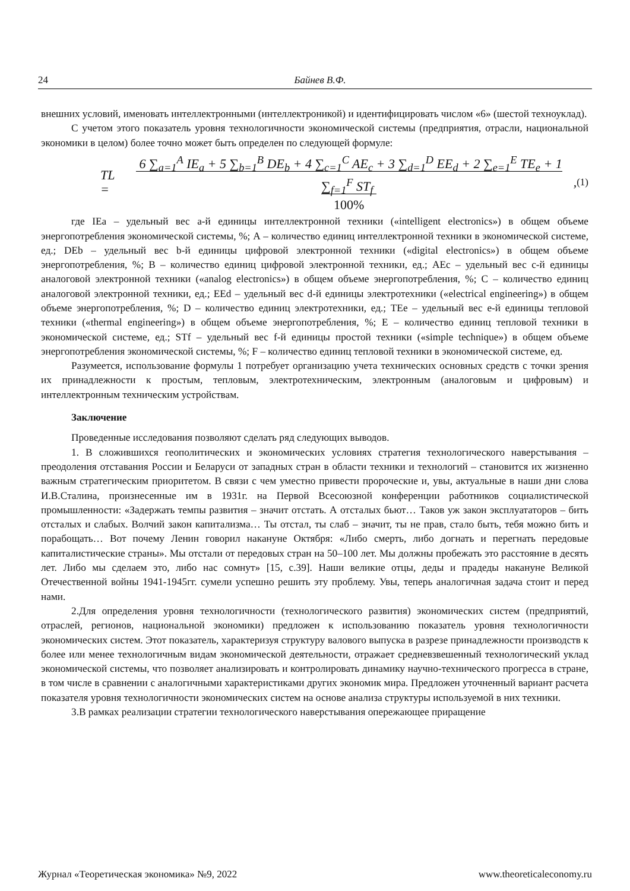24 Байнев В.Ф.
внешних условий, именовать интеллектронными (интеллектроникой) и идентифицировать числом «6» (шестой техноуклад).
С учетом этого показатель уровня технологичности экономической системы (предприятия, отрасли, национальной экономики в целом) более точно может быть определен по следующей формуле:
TL = 6 ∑<sub>a=1</sub><sup>A</sup> IE<sub>a</sub> + 5 ∑<sub>b=1</sub><sup>B</sup> DE<sub>b</sub> + 4 ∑<sub>c=1</sub><sup>C</sup> AE<sub>c</sub> + 3 ∑<sub>d=1</sub><sup>D</sup> EE<sub>d</sub> + 2 ∑<sub>e=1</sub><sup>E</sup> TE<sub>e</sub> + 1 ∑<sub>f=1</sub><sup>F</sup> ST<sub>f</sub>
100%, (1)
где IEa – удельный вес a-й единицы интеллектронной техники («intelligent electronics») в общем объеме энергопотребления экономической системы, %; А – количество единиц интеллектронной техники в экономической системе, ед.; DEb – удельный вес b-й единицы цифровой электронной техники («digital electronics») в общем объеме энергопотребления, %; В – количество единиц цифровой электронной техники, ед.; AEc – удельный вес c-й единицы аналоговой электронной техники («analog electronics») в общем объеме энергопотребления, %; С – количество единиц аналоговой электронной техники, ед.; EEd – удельный вес d-й единицы электротехники («electrical engineering») в общем объеме энергопотребления, %; D – количество единиц электротехники, ед.; TEe – удельный вес e-й единицы тепловой техники («thermal engineering») в общем объеме энергопотребления, %; E – количество единиц тепловой техники в экономической системе, ед.; STf – удельный вес f-й единицы простой техники («simple technique») в общем объеме энергопотребления экономической системы, %; F – количество единиц тепловой техники в экономической системе, ед.
Разумеется, использование формулы 1 потребует организацию учета технических основных средств с точки зрения их принадлежности к простым, тепловым, электротехническим, электронным (аналоговым и цифровым) и интеллектронным техническим устройствам.
Заключение
Проведенные исследования позволяют сделать ряд следующих выводов.
1. В сложившихся геополитических и экономических условиях стратегия технологического наверстывания – преодоления отставания России и Беларуси от западных стран в области техники и технологий – становится их жизненно важным стратегическим приоритетом. В связи с чем уместно привести пророческие и, увы, актуальные в наши дни слова И.В.Сталина, произнесенные им в 1931г. на Первой Всесоюзной конференции работников социалистической промышленности: «Задержать темпы развития – значит отстать. А отсталых бьют… Таков уж закон эксплуататоров – бить отсталых и слабых. Волчий закон капитализма… Ты отстал, ты слаб – значит, ты не прав, стало быть, тебя можно бить и порабощать… Вот почему Ленин говорил накануне Октября: «Либо смерть, либо догнать и перегнать передовые капиталистические страны». Мы отстали от передовых стран на 50–100 лет. Мы должны пробежать это расстояние в десять лет. Либо мы сделаем это, либо нас сомнут» [15, с.39]. Наши великие отцы, деды и прадеды накануне Великой Отечественной войны 1941-1945гг. сумели успешно решить эту проблему. Увы, теперь аналогичная задача стоит и перед нами.
2.Для определения уровня технологичности (технологического развития) экономических систем (предприятий, отраслей, регионов, национальной экономики) предложен к использованию показатель уровня технологичности экономических систем. Этот показатель, характеризуя структуру валового выпуска в разрезе принадлежности производств к более или менее технологичным видам экономической деятельности, отражает средневзвешенный технологический уклад экономической системы, что позволяет анализировать и контролировать динамику научно-технического прогресса в стране, в том числе в сравнении с аналогичными характеристиками других экономик мира. Предложен уточненный вариант расчета показателя уровня технологичности экономических систем на основе анализа структуры используемой в них техники.
3.В рамках реализации стратегии технологического наверстывания опережающее приращение
Журнал «Теоретическая экономика» №9, 2022 www.theoreticaleconomy.ru